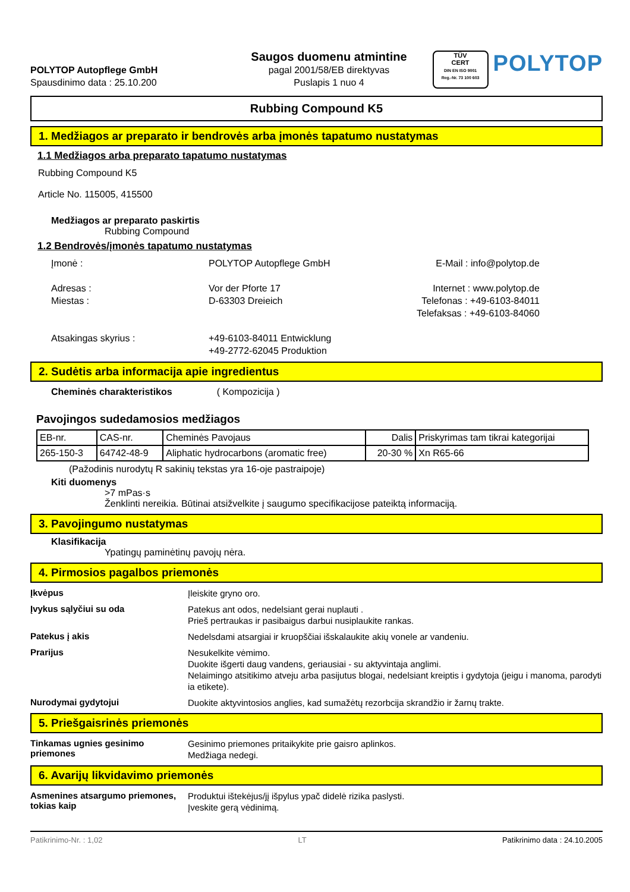POLYTOP Autopflege GmbH
Spausdinimo data : 25.10.200
Saugos duomenu atmintine
pagal 2001/58/EB direktyvas
Puslapis 1 nuo 4
TÜV
CERT
DIN EN ISO 9001
Reg.-Nr. 73 100 603
POLYTOP
Rubbing Compound K5
1. Medžiagos ar preparato ir bendrovės arba įmonės tapatumo nustatymas
1.1 Medžiagos arba preparato tapatumo nustatymas
Rubbing Compound K5
Article No. 115005, 415500
Medžiagos ar preparato paskirtis
Rubbing Compound
1.2 Bendrovės/įmonės tapatumo nustatymas
Įmonė :
Adresas :
Miestas :
Atsakingas skyrius :
POLYTOP Autopflege GmbH
Vor der Pforte 17
D-63303 Dreieich
+49-6103-84011 Entwicklung
+49-2772-62045 Produktion
E-Mail : info@polytop.de
Internet : www.polytop.de
Telefonas : +49-6103-84011
Telefaksas : +49-6103-84060
2. Sudėtis arba informacija apie ingredientus
Cheminės charakteristikos ( Kompozicija )
Pavojingos sudedamosios medžiagos
| EB-nr. | CAS-nr. | Cheminės Pavojaus | Dalis | Priskyrimas tam tikrai kategorijai |
| 265-150-3 | 64742-48-9 | Aliphatic hydrocarbons (aromatic free) | 20-30 % | Xn R65-66 |
(Pažodinis nurodytų R sakinių tekstas yra 16-oje pastraipoje)
Kiti duomenys
>7 mPas·s
Ženklinti nereikia. Būtinai atsižvelkite į saugumo specifikacijose pateiktą informaciją.
3. Pavojingumo nustatymas
Klasifikacija
Ypatingų paminėtinų pavojų nėra.
4. Pirmosios pagalbos priemonės
Įkvėpus
Įleiskite gryno oro.
Įvykus sąlyčiui su oda
Patekus ant odos, nedelsiant gerai nuplauti .
Prieš pertraukas ir pasibaigus darbui nusiplaukite rankas.
Patekus į akis
Nedelsdami atsargiai ir kruopščiai išskalaukite akių vonele ar vandeniu.
Prarijus
Nesukelkite vėmimo.
Duokite išgerti daug vandens, geriausiai - su aktyvintaja anglimi.
Nelaimingo atsitikimo atveju arba pasijutus blogai, nedelsiant kreiptis i gydytoja (jeigu i manoma, parodyti ia etikete).
Nurodymai gydytojui
Duokite aktyvintosios anglies, kad sumažėtų rezorbcija skrandžio ir žarnų trakte.
5. Priešgaisrinės priemonės
Tinkamas ugnies gesinimo priemones
Gesinimo priemones pritaikykite prie gaisro aplinkos.
Medžiaga nedegi.
6. Avarijų likvidavimo priemonės
Asmenines atsargumo priemones, tokias kaip
Produktui ištekėjus/jį išpylus ypač didelė rizika paslysti.
Įveskite gerą vėdinimą.
Patikrinimo-Nr. : 1,02 LT Patikrinimo data : 24.10.2005